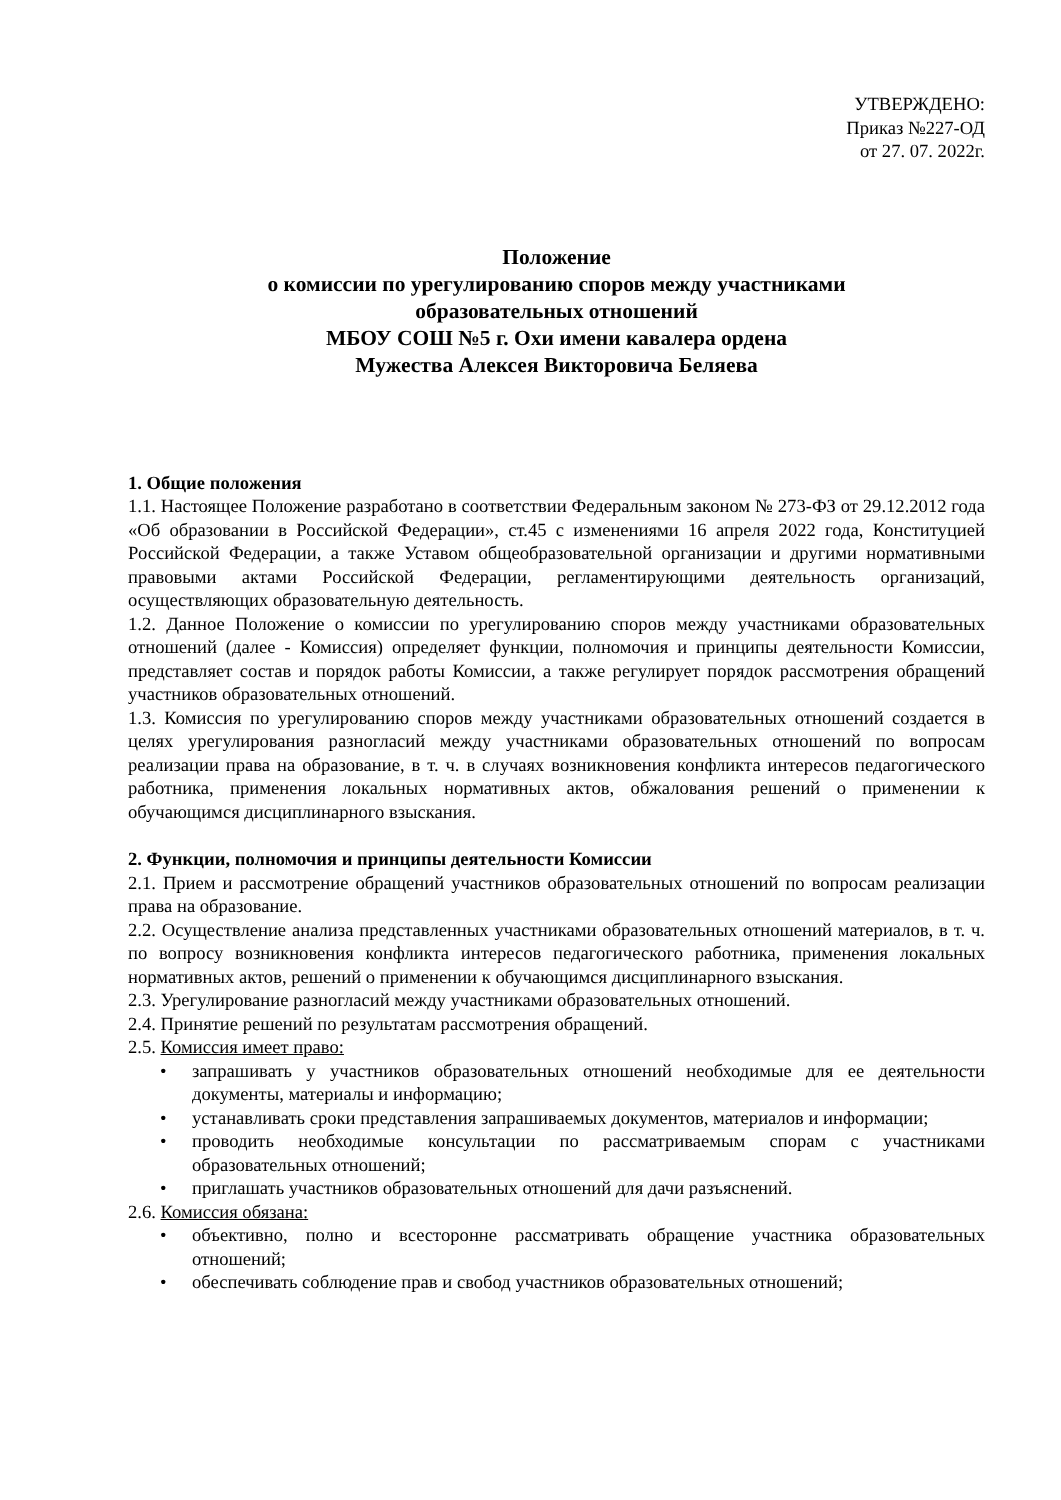УТВЕРЖДЕНО:
Приказ №227-ОД
от 27. 07. 2022г.
Положение
о комиссии по урегулированию споров между участниками
образовательных отношений
МБОУ СОШ №5 г. Охи имени кавалера ордена
Мужества Алексея Викторовича Беляева
1. Общие положения
1.1. Настоящее Положение разработано в соответствии Федеральным законом № 273-ФЗ от 29.12.2012 года «Об образовании в Российской Федерации», ст.45 с изменениями 16 апреля 2022 года, Конституцией Российской Федерации, а также Уставом общеобразовательной организации и другими нормативными правовыми актами Российской Федерации, регламентирующими деятельность организаций, осуществляющих образовательную деятельность.
1.2. Данное Положение о комиссии по урегулированию споров между участниками образовательных отношений (далее - Комиссия) определяет функции, полномочия и принципы деятельности Комиссии, представляет состав и порядок работы Комиссии, а также регулирует порядок рассмотрения обращений участников образовательных отношений.
1.3. Комиссия по урегулированию споров между участниками образовательных отношений создается в целях урегулирования разногласий между участниками образовательных отношений по вопросам реализации права на образование, в т. ч. в случаях возникновения конфликта интересов педагогического работника, применения локальных нормативных актов, обжалования решений о применении к обучающимся дисциплинарного взыскания.
2. Функции, полномочия и принципы деятельности Комиссии
2.1. Прием и рассмотрение обращений участников образовательных отношений по вопросам реализации права на образование.
2.2. Осуществление анализа представленных участниками образовательных отношений материалов, в т. ч. по вопросу возникновения конфликта интересов педагогического работника, применения локальных нормативных актов, решений о применении к обучающимся дисциплинарного взыскания.
2.3. Урегулирование разногласий между участниками образовательных отношений.
2.4. Принятие решений по результатам рассмотрения обращений.
2.5. Комиссия имеет право:
• запрашивать у участников образовательных отношений необходимые для ее деятельности документы, материалы и информацию;
• устанавливать сроки представления запрашиваемых документов, материалов и информации;
• проводить необходимые консультации по рассматриваемым спорам с участниками образовательных отношений;
• приглашать участников образовательных отношений для дачи разъяснений.
2.6. Комиссия обязана:
• объективно, полно и всесторонне рассматривать обращение участника образовательных отношений;
• обеспечивать соблюдение прав и свобод участников образовательных отношений;